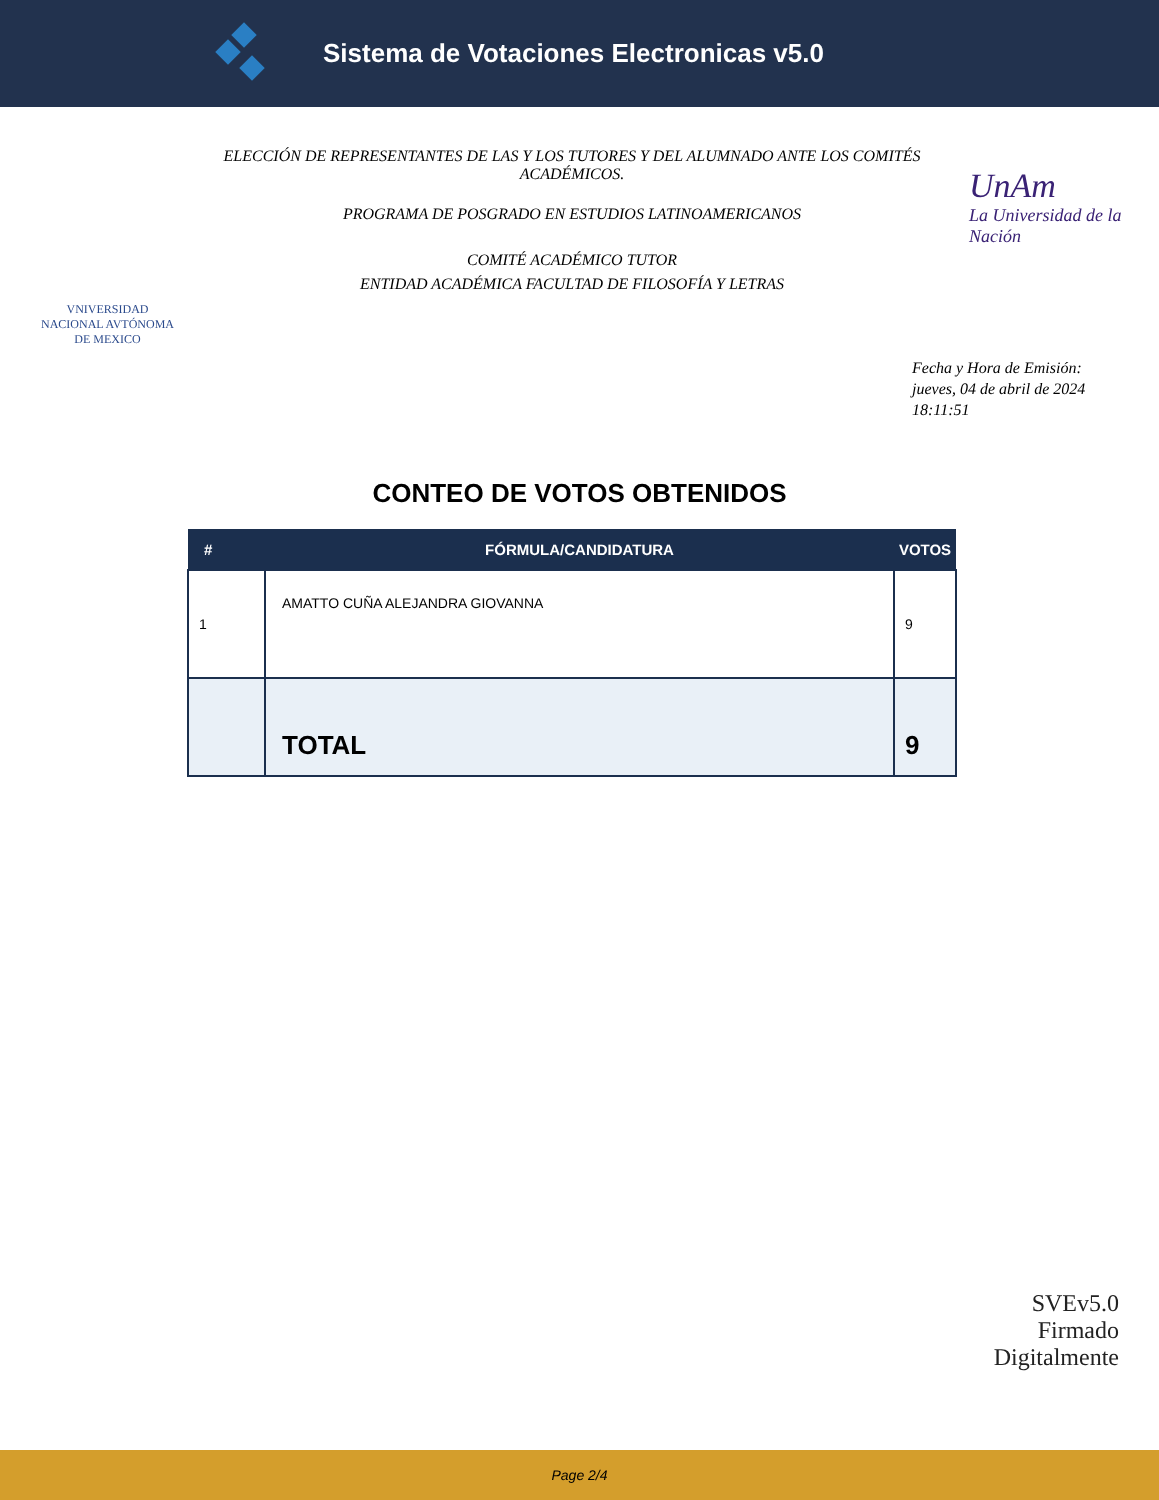Sistema de Votaciones Electronicas v5.0
VNIVERSIDAD NACIONAL AVTÓNOMA DE MEXICO
ELECCIÓN DE REPRESENTANTES DE LAS Y LOS TUTORES Y DEL ALUMNADO ANTE LOS COMITÉS ACADÉMICOS.
PROGRAMA DE POSGRADO EN ESTUDIOS LATINOAMERICANOS
COMITÉ ACADÉMICO TUTOR
ENTIDAD ACADÉMICA FACULTAD DE FILOSOFÍA Y LETRAS
UnAm
La Universidad de la Nación
Fecha y Hora de Emisión:
jueves, 04 de abril de 2024
18:11:51
CONTEO DE VOTOS OBTENIDOS
| # | FÓRMULA/CANDIDATURA | VOTOS |
| --- | --- | --- |
| 1 | AMATTO CUÑA ALEJANDRA GIOVANNA | 9 |
| | TOTAL | 9 |
SVEv5.0
Firmado
Digitalmente
Page 2/4